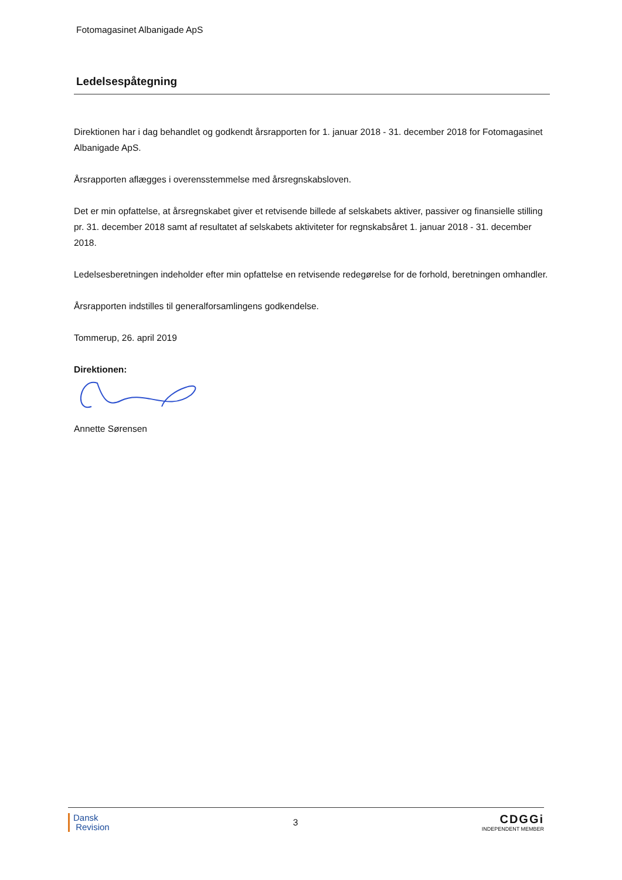Fotomagasinet Albanigade ApS
Ledelsespåtegning
Direktionen har i dag behandlet og godkendt årsrapporten for 1. januar 2018 - 31. december 2018 for Fotomagasinet Albanigade ApS.
Årsrapporten aflægges i overensstemmelse med årsregnskabsloven.
Det er min opfattelse, at årsregnskabet giver et retvisende billede af selskabets aktiver, passiver og finansielle stilling pr. 31. december 2018 samt af resultatet af selskabets aktiviteter for regnskabsåret 1. januar 2018 - 31. december 2018.
Ledelsesberetningen indeholder efter min opfattelse en retvisende redegørelse for de forhold, beretningen omhandler.
Årsrapporten indstilles til generalforsamlingens godkendelse.
Tommerup, 26. april 2019
Direktionen:
Annette Sørensen
Dansk
Revision
3
CDGGi
INDEPENDENT MEMBER